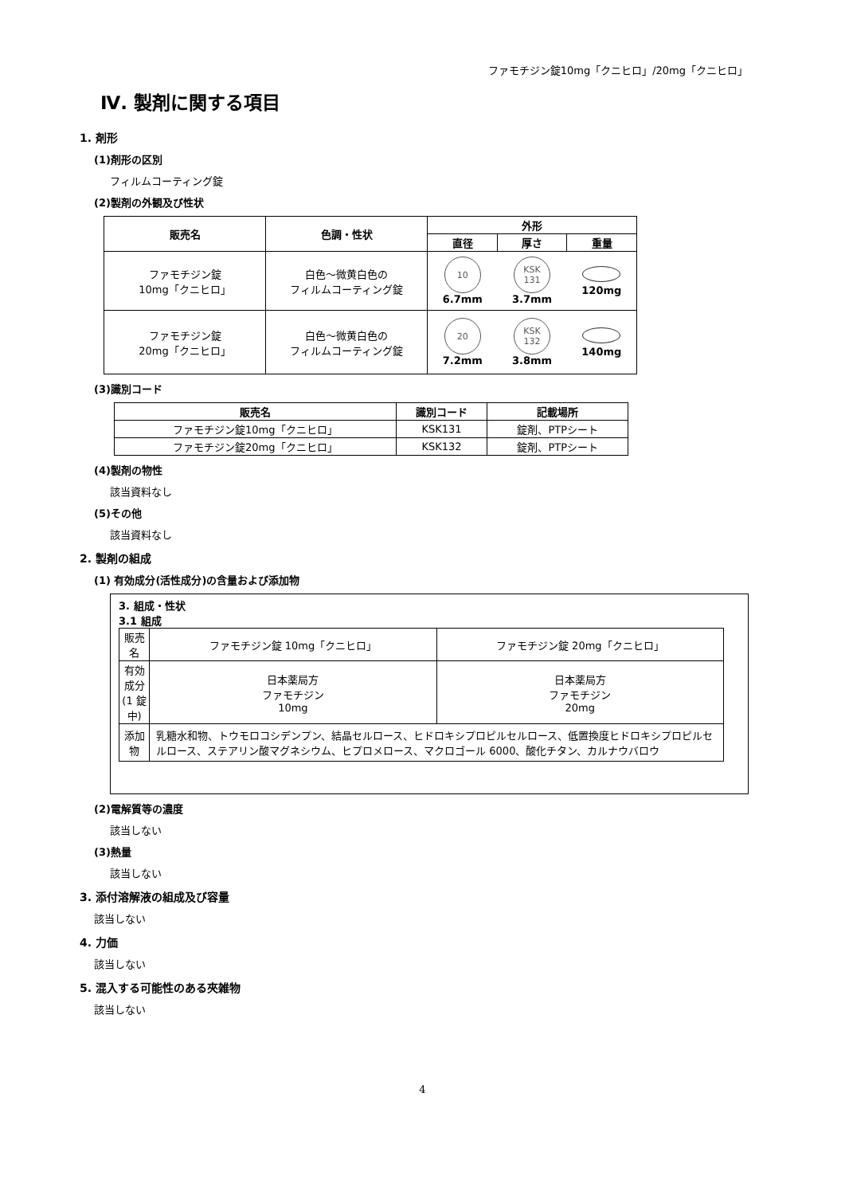ファモチジン錠10mg「クニヒロ」/20mg「クニヒロ」
Ⅳ. 製剤に関する項目
1. 剤形
(1)剤形の区別
フィルムコーティング錠
(2)製剤の外観及び性状
| 販売名 | 色調・性状 | 外形 | | |
| --- | --- | --- | --- | --- |
| | | 直径 | 厚さ | 重量 |
| ファモチジン錠 10mg「クニヒロ」 | 白色～微黄白色の フィルムコーティング錠 | 10 6.7mm | KSK 131 3.7mm | 120mg |
| ファモチジン錠 20mg「クニヒロ」 | 白色～微黄白色の フィルムコーティング錠 | 20 7.2mm | KSK 132 3.8mm | 140mg |
(3)識別コード
| 販売名 | 識別コード | 記載場所 |
| --- | --- | --- |
| ファモチジン錠10mg「クニヒロ」 | KSK131 | 錠剤、PTPシート |
| ファモチジン錠20mg「クニヒロ」 | KSK132 | 錠剤、PTPシート |
(4)製剤の物性
該当資料なし
(5)その他
該当資料なし
2. 製剤の組成
(1) 有効成分(活性成分)の含量および添加物
3. 組成・性状
3.1 組成
| 販売名 | ファモチジン錠 10mg「クニヒロ」 | ファモチジン錠 20mg「クニヒロ」 |
| 有効成分 (1 錠中) | 日本薬局方 ファモチジン 10mg | 日本薬局方 ファモチジン 20mg |
| 添加物 | 乳糖水和物、トウモロコシデンプン、結晶セルロース、ヒドロキシプロピルセルロース、低置換度ヒドロキシプロピルセルロース、ステアリン酸マグネシウム、ヒプロメロース、マクロゴール 6000、酸化チタン、カルナウバロウ | |
(2)電解質等の濃度
該当しない
(3)熱量
該当しない
3. 添付溶解液の組成及び容量
該当しない
4. 力価
該当しない
5. 混入する可能性のある夾雑物
該当しない
4